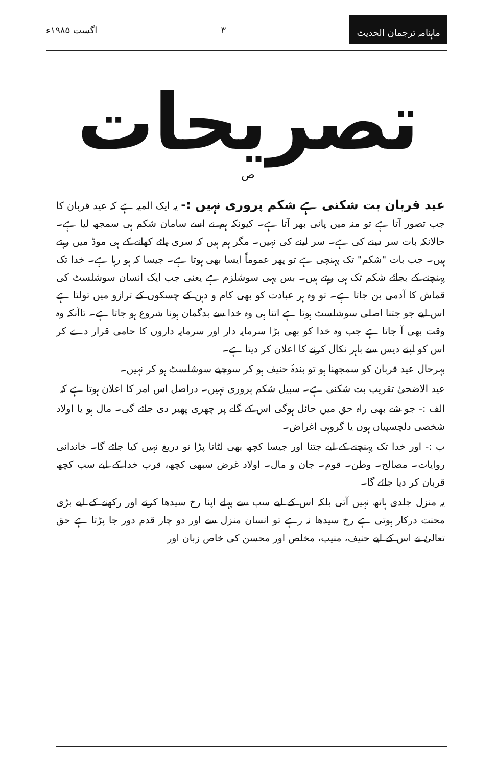ماہنامہ ترجمان الحدیث ۳ اگست ۱۹۸۵ء
تصریحات
ص
عید قربان بت شکنی ہے شکم پروری نہیں :- یہ ایک المیہ ہے کہ عید قربان کا جب تصور آتا ہے تو منہ میں پانی بھر آتا ہے۔ کیونکہ ہم نے اسے سامان شکم ہی سمجھ لیا ہے۔ حالانکہ بات سر دینے کی ہے۔ سر لینے کی نہیں۔ مگر ہم ہیں کہ سری پائے کھانے کے ہی موڈ میں رہتے ہیں۔ جب بات "شکم" تک پہنچی ہے تو پھر عموماً ایسا بھی ہوتا ہے۔ جیسا کہ ہو رہا ہے۔ خدا تک پہنچنے کے بجائے شکم تک ہی رہتے ہیں۔ بس یہی سوشلزم ہے یعنی جب ایک انسان سوشلسٹ کی قماش کا آدمی بن جاتا ہے۔ تو وہ ہر عبادت کو بھی کام و دہن کے چسکوں کے ترازو میں تولتا ہے اس لیے جو جتنا اصلی سوشلسٹ ہوتا ہے اتنا ہی وہ خدا سے بدگمان ہونا شروع ہو جاتا ہے۔ تاآنکہ وہ وقت بھی آ جاتا ہے جب وہ خدا کو بھی بڑا سرمایہ دار اور سرمایہ داروں کا حامی قرار دے کر اس کو اپنے دیس سے باہر نکال کرنے کا اعلان کر دیتا ہے۔
بہرحال عید قربان کو سمجھنا ہو تو بندۂ حنیف ہو کر سوچیے سوشلسٹ ہو کر نہیں۔
عید الاضحیٰ تقریب بت شکنی ہے۔ سبیل شکم پروری نہیں۔ دراصل اس امر کا اعلان ہوتا ہے کہ
الف :- جو شے بھی راہ حق میں حائل ہوگی اس کے گلے پر چھری پھیر دی جائے گی۔ مال ہو یا اولاد شخصی دلچسپیاں ہوں یا گروہی اغراض۔
ب :- اور خدا تک پہنچنے کے لیے جتنا اور جیسا کچھ بھی لٹانا پڑا تو دریغ نہیں کیا جائے گا۔ خاندانی روایات۔ مصالح۔ وطن۔ قوم۔ جان و مال۔ اولاد غرض سبھی کچھ، قرب خدا کے لیے سب کچھ قربان کر دیا جائے گا۔
یہ منزل جلدی ہاتھ نہیں آتی بلکہ اس کے لیے سب سے پہلے اپنا رخ سیدھا کرنے اور رکھنے کے لیے بڑی محنت درکار ہوتی ہے رخ سیدھا نہ رہے تو انسان منزل سے اور دو چار قدم دور جا پڑتا ہے حق تعالیٰ نے اس کے لیے حنیف، منیب، مخلص اور محسن کی خاص زبان اور